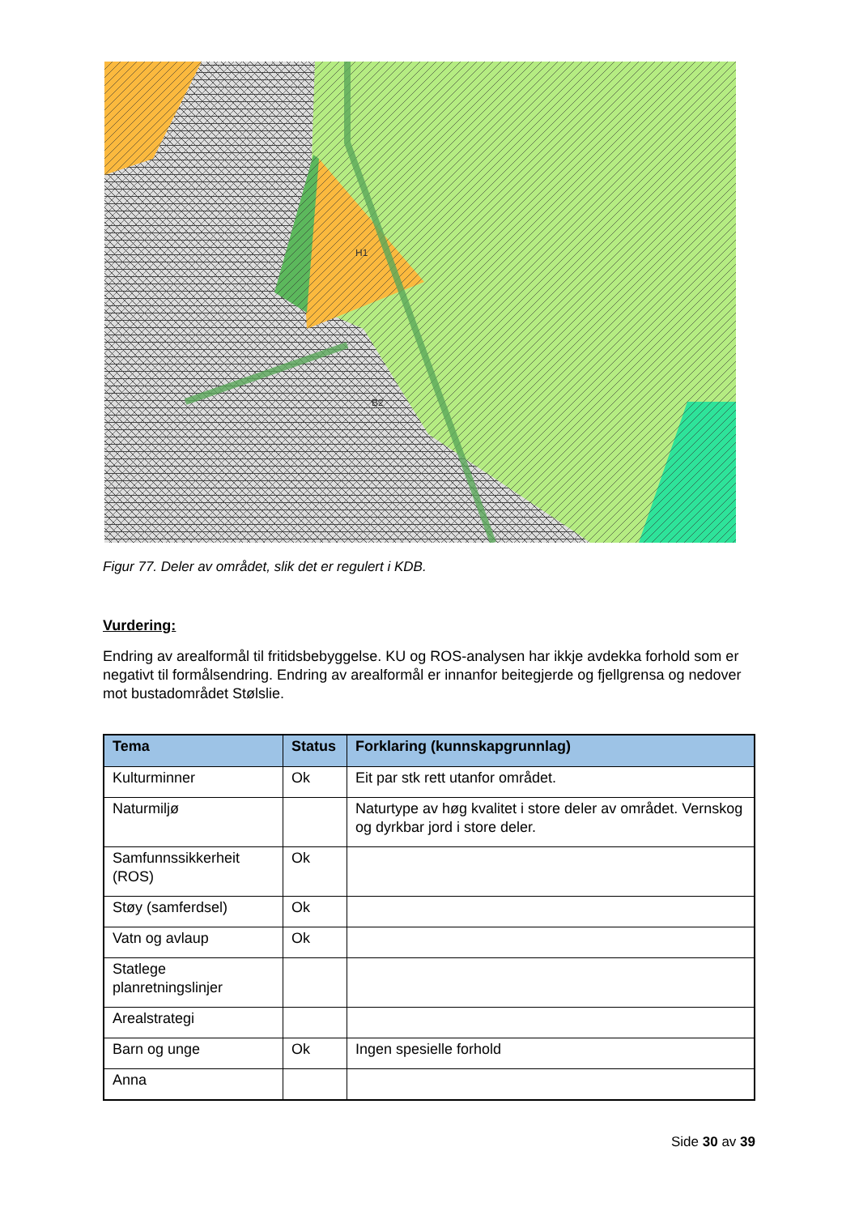H1
B2
Figur 77. Deler av området, slik det er regulert i KDB.
Vurdering:
Endring av arealformål til fritidsbebyggelse. KU og ROS-analysen har ikkje avdekka forhold som er negativt til formålsendring. Endring av arealformål er innanfor beitegjerde og fjellgrensa og nedover mot bustadområdet Stølslie.
| Tema | Status | Forklaring (kunnskapgrunnlag) |
| --- | --- | --- |
| Kulturminner | Ok | Eit par stk rett utanfor området. |
| Naturmiljø | | Naturtype av høg kvalitet i store deler av området. Vernskog og dyrkbar jord i store deler. |
| Samfunnssikkerheit (ROS) | Ok | |
| Støy (samferdsel) | Ok | |
| Vatn og avlaup | Ok | |
| Statlege planretningslinjer | | |
| Arealstrategi | | |
| Barn og unge | Ok | Ingen spesielle forhold |
| Anna | | |
Side 30 av 39